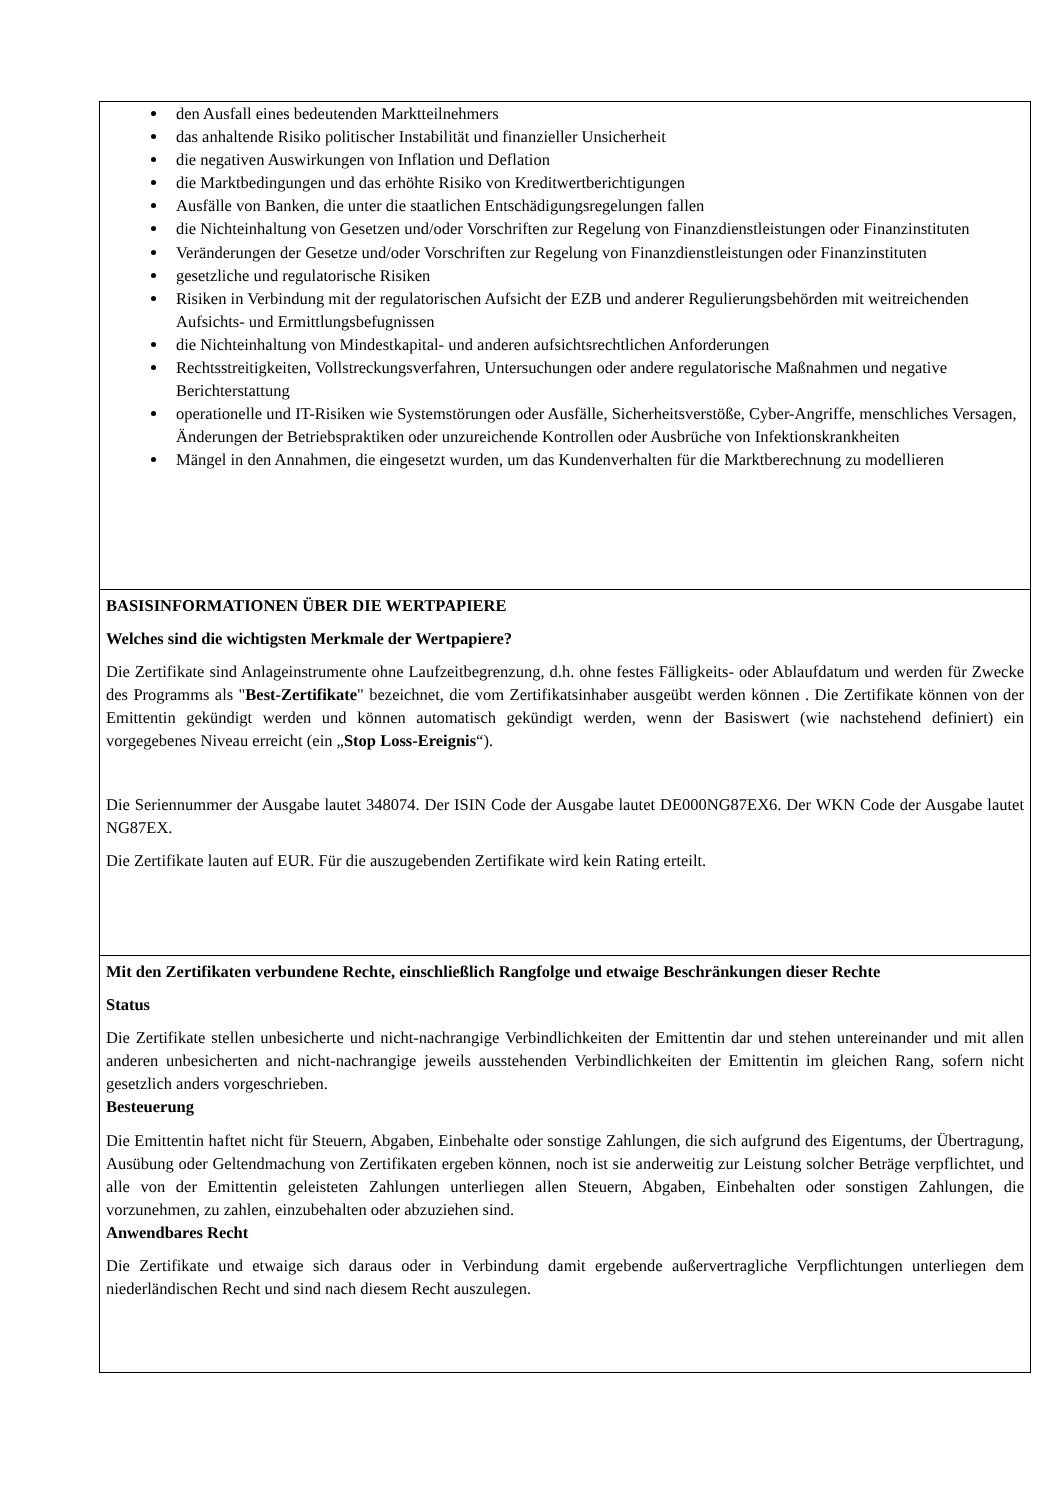den Ausfall eines bedeutenden Marktteilnehmers
das anhaltende Risiko politischer Instabilität und finanzieller Unsicherheit
die negativen Auswirkungen von Inflation und Deflation
die Marktbedingungen und das erhöhte Risiko von Kreditwertberichtigungen
Ausfälle von Banken, die unter die staatlichen Entschädigungsregelungen fallen
die Nichteinhaltung von Gesetzen und/oder Vorschriften zur Regelung von Finanzdienstleistungen oder Finanzinstituten
Veränderungen der Gesetze und/oder Vorschriften zur Regelung von Finanzdienstleistungen oder Finanzinstituten
gesetzliche und regulatorische Risiken
Risiken in Verbindung mit der regulatorischen Aufsicht der EZB und anderer Regulierungsbehörden mit weitreichenden Aufsichts- und Ermittlungsbefugnissen
die Nichteinhaltung von Mindestkapital- und anderen aufsichtsrechtlichen Anforderungen
Rechtsstreitigkeiten, Vollstreckungsverfahren, Untersuchungen oder andere regulatorische Maßnahmen und negative Berichterstattung
operationelle und IT-Risiken wie Systemstörungen oder Ausfälle, Sicherheitsverstöße, Cyber-Angriffe, menschliches Versagen, Änderungen der Betriebspraktiken oder unzureichende Kontrollen oder Ausbrüche von Infektionskrankheiten
Mängel in den Annahmen, die eingesetzt wurden, um das Kundenverhalten für die Marktberechnung zu modellieren
BASISINFORMATIONEN ÜBER DIE WERTPAPIERE
Welches sind die wichtigsten Merkmale der Wertpapiere?
Die Zertifikate sind Anlageinstrumente ohne Laufzeitbegrenzung, d.h. ohne festes Fälligkeits- oder Ablaufdatum und werden für Zwecke des Programms als "Best-Zertifikate" bezeichnet, die vom Zertifikatsinhaber ausgeübt werden können . Die Zertifikate können von der Emittentin gekündigt werden und können automatisch gekündigt werden, wenn der Basiswert (wie nachstehend definiert) ein vorgegebenes Niveau erreicht (ein „Stop Loss-Ereignis“).
Die Seriennummer der Ausgabe lautet 348074. Der ISIN Code der Ausgabe lautet DE000NG87EX6. Der WKN Code der Ausgabe lautet NG87EX.
Die Zertifikate lauten auf EUR. Für die auszugebenden Zertifikate wird kein Rating erteilt.
Mit den Zertifikaten verbundene Rechte, einschließlich Rangfolge und etwaige Beschränkungen dieser Rechte
Status
Die Zertifikate stellen unbesicherte und nicht-nachrangige Verbindlichkeiten der Emittentin dar und stehen untereinander und mit allen anderen unbesicherten and nicht-nachrangige jeweils ausstehenden Verbindlichkeiten der Emittentin im gleichen Rang, sofern nicht gesetzlich anders vorgeschrieben.
Besteuerung
Die Emittentin haftet nicht für Steuern, Abgaben, Einbehalte oder sonstige Zahlungen, die sich aufgrund des Eigentums, der Übertragung, Ausübung oder Geltendmachung von Zertifikaten ergeben können, noch ist sie anderweitig zur Leistung solcher Beträge verpflichtet, und alle von der Emittentin geleisteten Zahlungen unterliegen allen Steuern, Abgaben, Einbehalten oder sonstigen Zahlungen, die vorzunehmen, zu zahlen, einzubehalten oder abzuziehen sind.
Anwendbares Recht
Die Zertifikate und etwaige sich daraus oder in Verbindung damit ergebende außervertragliche Verpflichtungen unterliegen dem niederländischen Recht und sind nach diesem Recht auszulegen.